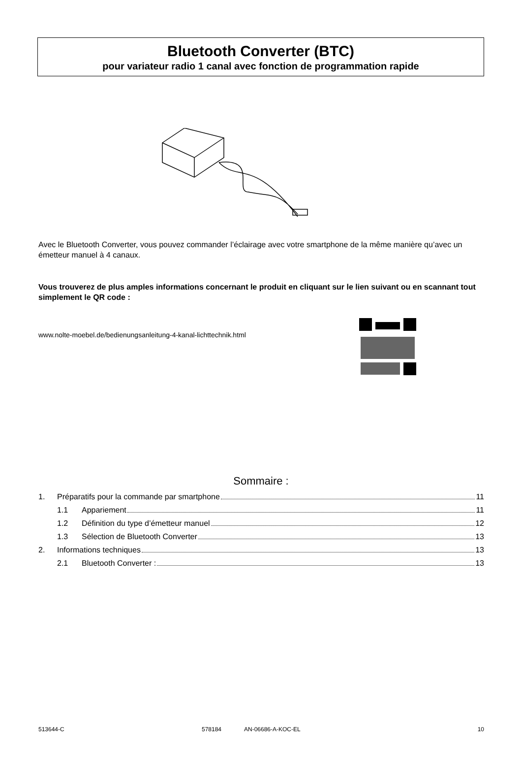Bluetooth Converter (BTC)
pour variateur radio 1 canal avec fonction de programmation rapide
Avec le Bluetooth Converter, vous pouvez commander l’éclairage avec votre smartphone de la même manière qu’avec un émetteur manuel à 4 canaux.
Vous trouverez de plus amples informations concernant le produit en cliquant sur le lien suivant ou en scannant tout simplement le QR code :
www.nolte-moebel.de/bedienungsanleitung-4-kanal-lichttechnik.html
Sommaire :
1. Préparatifs pour la commande par smartphone 11
1.1 Appariement 11
1.2 Définition du type d’émetteur manuel 12
1.3 Sélection de Bluetooth Converter 13
2. Informations techniques 13
2.1 Bluetooth Converter : 13
513644-C 578184 AN-06686-A-KOC-EL 10